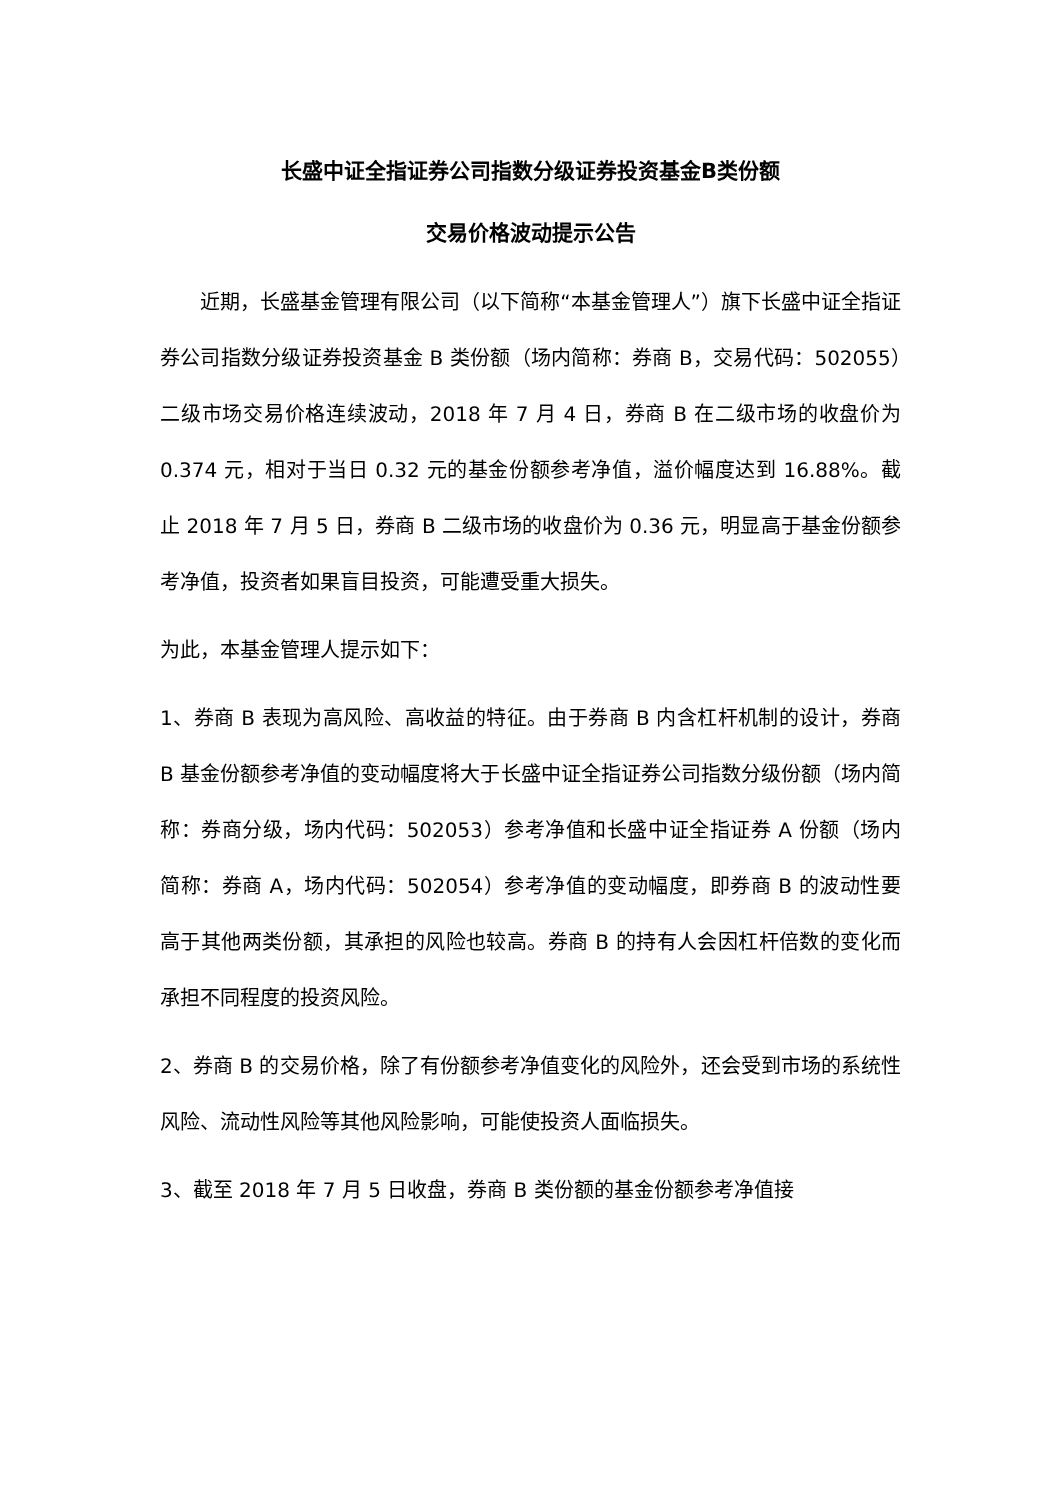长盛中证全指证券公司指数分级证券投资基金B类份额
交易价格波动提示公告
近期，长盛基金管理有限公司（以下简称“本基金管理人”）旗下长盛中证全指证券公司指数分级证券投资基金 B 类份额（场内简称：券商 B，交易代码：502055）二级市场交易价格连续波动，2018 年 7 月 4 日，券商 B 在二级市场的收盘价为 0.374 元，相对于当日 0.32 元的基金份额参考净值，溢价幅度达到 16.88%。截止 2018 年 7 月 5 日，券商 B 二级市场的收盘价为 0.36 元，明显高于基金份额参考净值，投资者如果盲目投资，可能遭受重大损失。
为此，本基金管理人提示如下：
1、券商 B 表现为高风险、高收益的特征。由于券商 B 内含杠杆机制的设计，券商 B 基金份额参考净值的变动幅度将大于长盛中证全指证券公司指数分级份额（场内简称：券商分级，场内代码：502053）参考净值和长盛中证全指证券 A 份额（场内简称：券商 A，场内代码：502054）参考净值的变动幅度，即券商 B 的波动性要高于其他两类份额，其承担的风险也较高。券商 B 的持有人会因杠杆倍数的变化而承担不同程度的投资风险。
2、券商 B 的交易价格，除了有份额参考净值变化的风险外，还会受到市场的系统性风险、流动性风险等其他风险影响，可能使投资人面临损失。
3、截至 2018 年 7 月 5 日收盘，券商 B 类份额的基金份额参考净值接